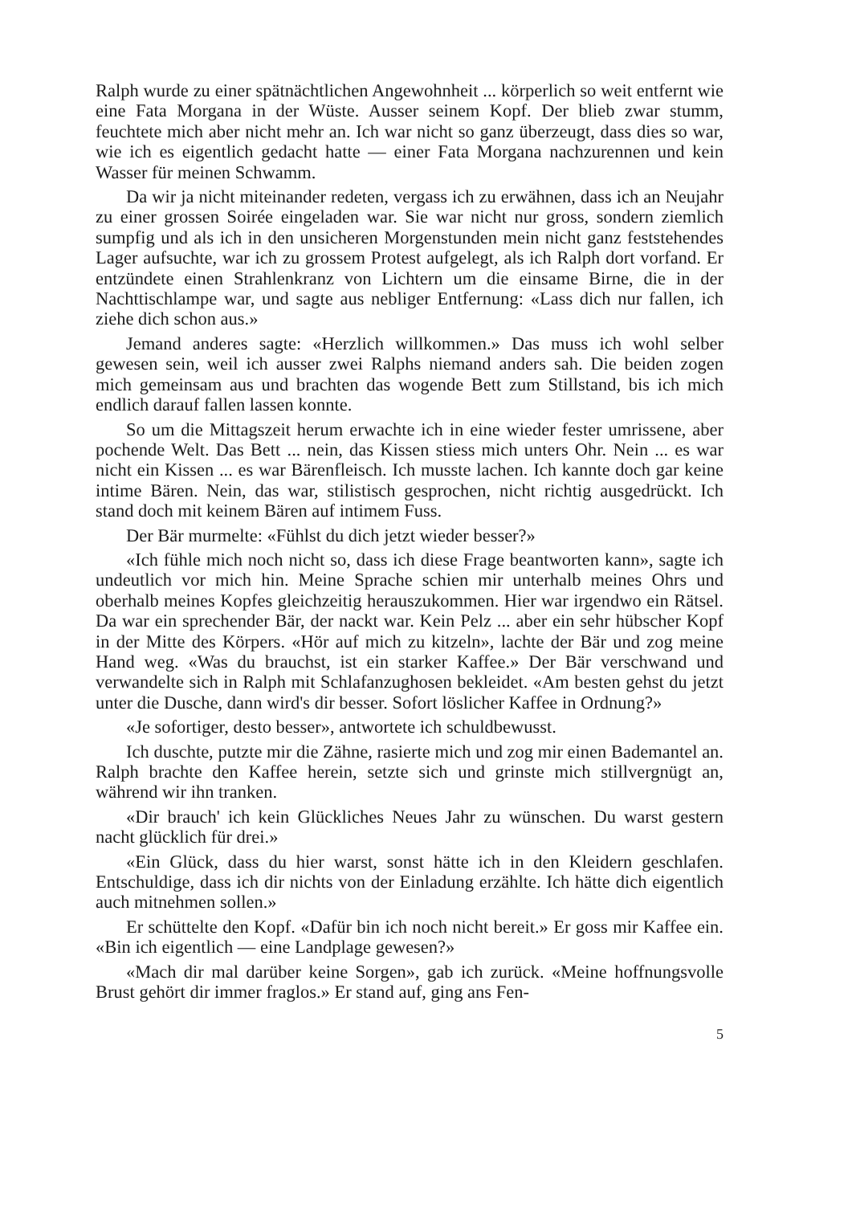Ralph wurde zu einer spätnächtlichen Angewohnheit ... körperlich so weit entfernt wie eine Fata Morgana in der Wüste. Ausser seinem Kopf. Der blieb zwar stumm, feuchtete mich aber nicht mehr an. Ich war nicht so ganz überzeugt, dass dies so war, wie ich es eigentlich gedacht hatte — einer Fata Morgana nachzurennen und kein Wasser für meinen Schwamm.
Da wir ja nicht miteinander redeten, vergass ich zu erwähnen, dass ich an Neujahr zu einer grossen Soirée eingeladen war. Sie war nicht nur gross, sondern ziemlich sumpfig und als ich in den unsicheren Morgenstunden mein nicht ganz feststehendes Lager aufsuchte, war ich zu grossem Protest aufgelegt, als ich Ralph dort vorfand. Er entzündete einen Strahlenkranz von Lichtern um die einsame Birne, die in der Nachttischlampe war, und sagte aus nebliger Entfernung: «Lass dich nur fallen, ich ziehe dich schon aus.»
Jemand anderes sagte: «Herzlich willkommen.» Das muss ich wohl selber gewesen sein, weil ich ausser zwei Ralphs niemand anders sah. Die beiden zogen mich gemeinsam aus und brachten das wogende Bett zum Stillstand, bis ich mich endlich darauf fallen lassen konnte.
So um die Mittagszeit herum erwachte ich in eine wieder fester umrissene, aber pochende Welt. Das Bett ... nein, das Kissen stiess mich unters Ohr. Nein ... es war nicht ein Kissen ... es war Bärenfleisch. Ich musste lachen. Ich kannte doch gar keine intime Bären. Nein, das war, stilistisch gesprochen, nicht richtig ausgedrückt. Ich stand doch mit keinem Bären auf intimem Fuss.
Der Bär murmelte: «Fühlst du dich jetzt wieder besser?»
«Ich fühle mich noch nicht so, dass ich diese Frage beantworten kann», sagte ich undeutlich vor mich hin. Meine Sprache schien mir unterhalb meines Ohrs und oberhalb meines Kopfes gleichzeitig herauszukommen. Hier war irgendwo ein Rätsel. Da war ein sprechender Bär, der nackt war. Kein Pelz ... aber ein sehr hübscher Kopf in der Mitte des Körpers. «Hör auf mich zu kitzeln», lachte der Bär und zog meine Hand weg. «Was du brauchst, ist ein starker Kaffee.» Der Bär verschwand und verwandelte sich in Ralph mit Schlafanzughosen bekleidet. «Am besten gehst du jetzt unter die Dusche, dann wird's dir besser. Sofort löslicher Kaffee in Ordnung?»
«Je sofortiger, desto besser», antwortete ich schuldbewusst.
Ich duschte, putzte mir die Zähne, rasierte mich und zog mir einen Bademantel an. Ralph brachte den Kaffee herein, setzte sich und grinste mich stillvergnügt an, während wir ihn tranken.
«Dir brauch' ich kein Glückliches Neues Jahr zu wünschen. Du warst gestern nacht glücklich für drei.»
«Ein Glück, dass du hier warst, sonst hätte ich in den Kleidern geschlafen. Entschuldige, dass ich dir nichts von der Einladung erzählte. Ich hätte dich eigentlich auch mitnehmen sollen.»
Er schüttelte den Kopf. «Dafür bin ich noch nicht bereit.» Er goss mir Kaffee ein. «Bin ich eigentlich — eine Landplage gewesen?»
«Mach dir mal darüber keine Sorgen», gab ich zurück. «Meine hoffnungsvolle Brust gehört dir immer fraglos.» Er stand auf, ging ans Fen-
5